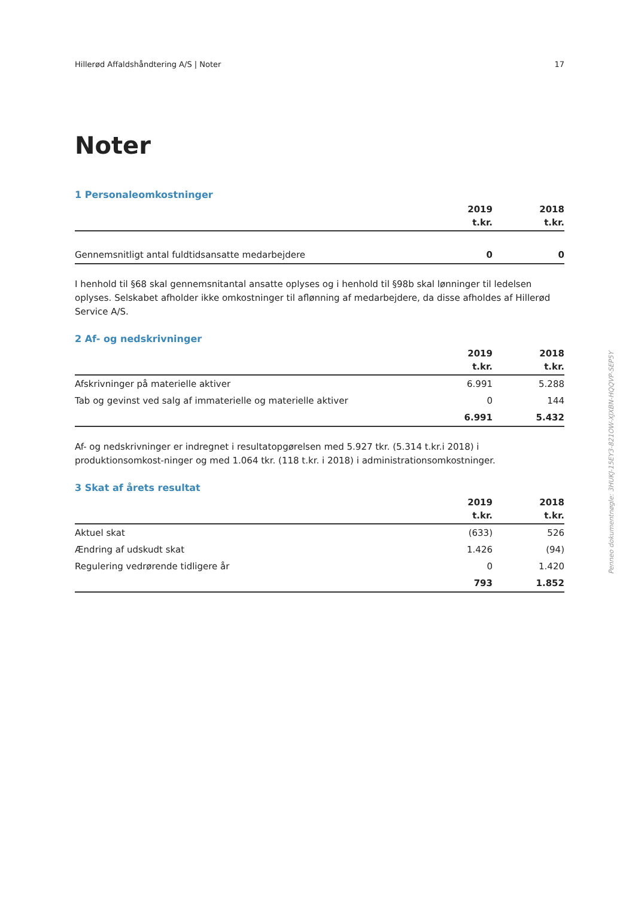Hillerød Affaldshåndtering A/S | Noter 17
Noter
1 Personaleomkostninger
| | 2019 | 2018 |
| --- | --- | --- |
| | t.kr. | t.kr. |
| Gennemsnitligt antal fuldtidsansatte medarbejdere | 0 | 0 |
I henhold til §68 skal gennemsnitantal ansatte oplyses og i henhold til §98b skal lønninger til ledelsen oplyses. Selskabet afholder ikke omkostninger til aflønning af medarbejdere, da disse afholdes af Hillerød Service A/S.
2 Af- og nedskrivninger
| | 2019 | 2018 |
| --- | --- | --- |
| | t.kr. | t.kr. |
| Afskrivninger på materielle aktiver | 6.991 | 5.288 |
| Tab og gevinst ved salg af immaterielle og materielle aktiver | 0 | 144 |
| | 6.991 | 5.432 |
Af- og nedskrivninger er indregnet i resultatopgørelsen med 5.927 tkr. (5.314 t.kr.i 2018) i produktionsomkost-ninger og med 1.064 tkr. (118 t.kr. i 2018) i administrationsomkostninger.
3 Skat af årets resultat
| | 2019 | 2018 |
| --- | --- | --- |
| | t.kr. | t.kr. |
| Aktuel skat | (633) | 526 |
| Ændring af udskudt skat | 1.426 | (94) |
| Regulering vedrørende tidligere år | 0 | 1.420 |
| | 793 | 1.852 |
Penneo dokumentnøgle: 3HUKJ-15EY3-821OW-XJXBN-HQQVP-SEP5Y